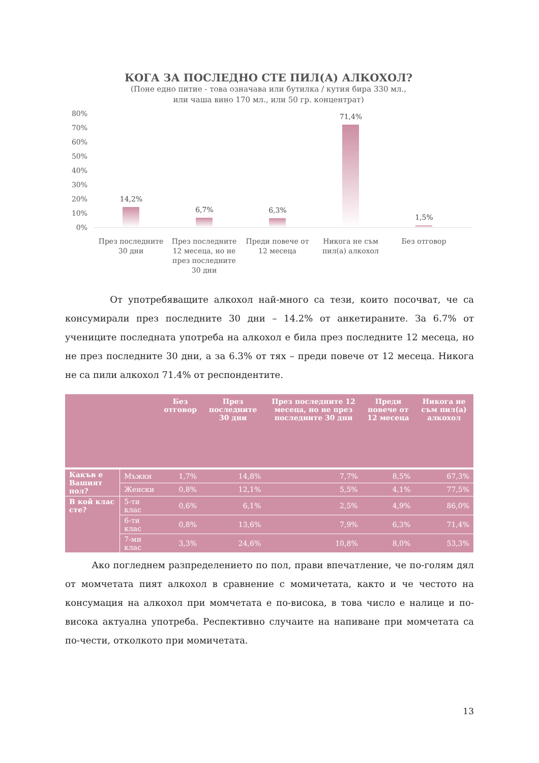КОГА ЗА ПОСЛЕДНО СТЕ ПИЛ(А) АЛКОХОЛ?
(Поне едно питие - това означава или бутилка / кутия бира 330 мл.,
или чаша вино 170 мл., или 50 гр. концентрат)
80%
70%
60%
50%
40%
30%
20%
10%
0%
14,2%
6,7% 6,3%
71,4%
1,5%
През последните 30 дни
През последните 12 месеца, но не през последните 30 дни
Преди повече от 12 месеца
Никога не съм пил(а) алкохол
Без отговор
От употребяващите алкохол най-много са тези, които посочват, че са консумирали през последните 30 дни – 14.2% от анкетираните. За 6.7% от учениците последната употреба на алкохол е била през последните 12 месеца, но не през последните 30 дни, а за 6.3% от тях – преди повече от 12 месеца. Никога не са пили алкохол 71.4% от респондентите.
| | | Без отговор | През последните 30 дни | През последните 12 месеца, но не през последните 30 дни | Преди повече от 12 месеца | Никога не съм пил(а) алкохол |
| --- | --- | --- | --- | --- | --- | --- |
| Какъв е Вашият пол? | Мъжки | 1,7% | 14,8% | 7,7% | 8,5% | 67,3% |
| | Женски | 0,8% | 12,1% | 5,5% | 4,1% | 77,5% |
| В кой клас сте? | 5-ти клас | 0,6% | 6,1% | 2,5% | 4,9% | 86,0% |
| | 6-ти клас | 0,8% | 13,6% | 7,9% | 6,3% | 71,4% |
| | 7-ми клас | 3,3% | 24,6% | 10,8% | 8,0% | 53,3% |
Ако погледнем разпределението по пол, прави впечатление, че по-голям дял от момчетата пият алкохол в сравнение с момичетата, както и че честото на консумация на алкохол при момчетата е по-висока, в това число е налице и по-висока актуална употреба. Респективно случаите на напиване при момчетата са по-чести, отколкото при момичетата.
13